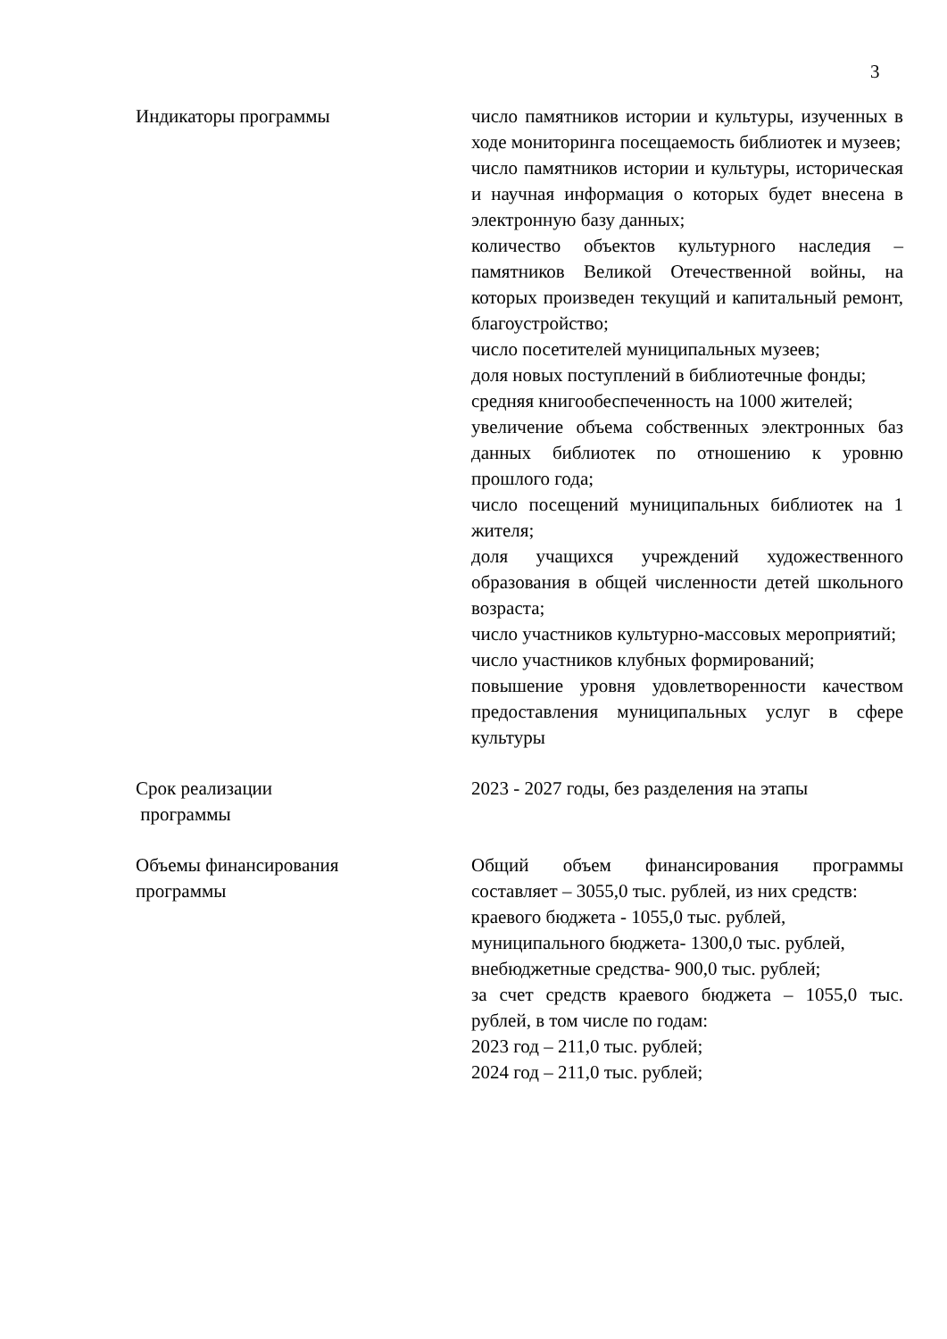3
Индикаторы программы число памятников истории и культуры, изученных в ходе мониторинга посещаемость библиотек и музеев;
число памятников истории и культуры, историческая и научная информация о которых будет внесена в электронную базу данных;
количество объектов культурного наследия – памятников Великой Отечественной войны, на которых произведен текущий и капитальный ремонт, благоустройство;
число посетителей муниципальных музеев;
доля новых поступлений в библиотечные фонды;
средняя книгообеспеченность на 1000 жителей;
увеличение объема собственных электронных баз данных библиотек по отношению к уровню прошлого года;
число посещений муниципальных библиотек на 1 жителя;
доля учащихся учреждений художественного образования в общей численности детей школьного возраста;
число участников культурно-массовых мероприятий;
число участников клубных формирований;
повышение уровня удовлетворенности качеством предоставления муниципальных услуг в сфере культуры
Срок реализации
программы
2023 - 2027 годы, без разделения на этапы
Объемы финансирования
программы
Общий объем финансирования программы составляет – 3055,0 тыс. рублей, из них средств:
краевого бюджета - 1055,0 тыс. рублей,
муниципального бюджета- 1300,0 тыс. рублей,
внебюджетные средства- 900,0 тыс. рублей;
за счет средств краевого бюджета – 1055,0 тыс. рублей, в том числе по годам:
2023 год – 211,0 тыс. рублей;
2024 год – 211,0 тыс. рублей;